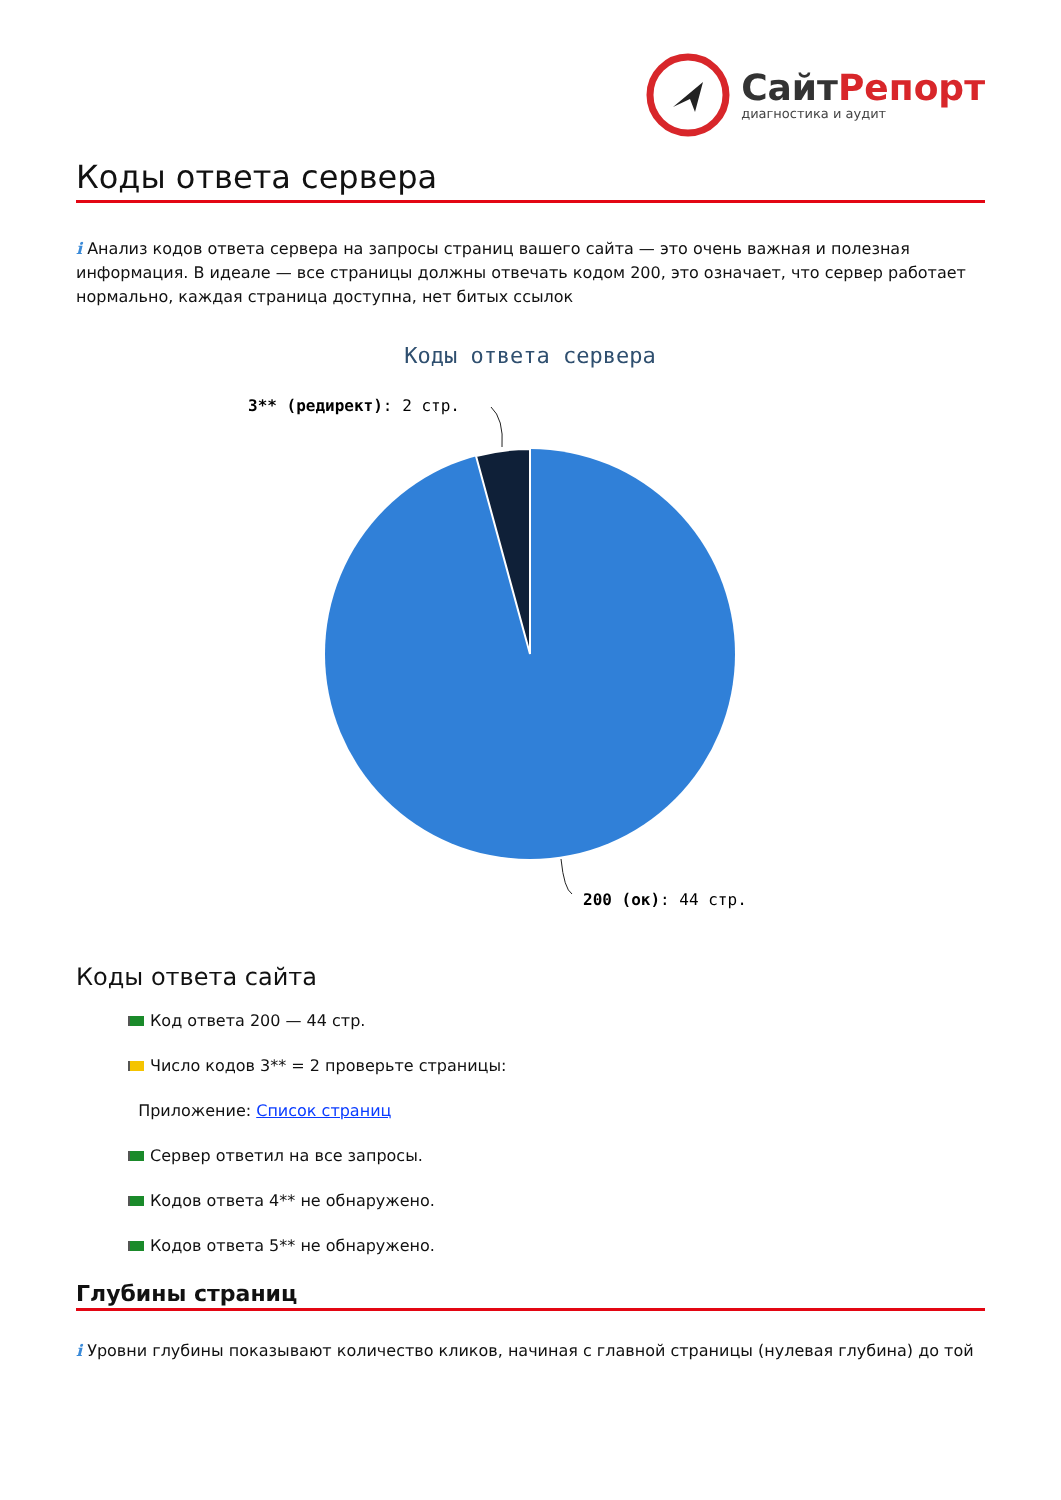СайтРепорт
диагностика и аудит
Коды ответа сервера
i Анализ кодов ответа сервера на запросы страниц вашего сайта — это очень важная и полезная информация. В идеале — все страницы должны отвечать кодом 200, это означает, что сервер работает нормально, каждая страница доступна, нет битых ссылок
Коды ответа сервера
3** (редирект): 2 стр.
200 (ок): 44 стр.
Коды ответа сайта
Код ответа 200 — 44 стр.
Число кодов 3** = 2 проверьте страницы:
Приложение: Список страниц
Сервер ответил на все запросы.
Кодов ответа 4** не обнаружено.
Кодов ответа 5** не обнаружено.
Глубины страниц
i Уровни глубины показывают количество кликов, начиная с главной страницы (нулевая глубина) до той